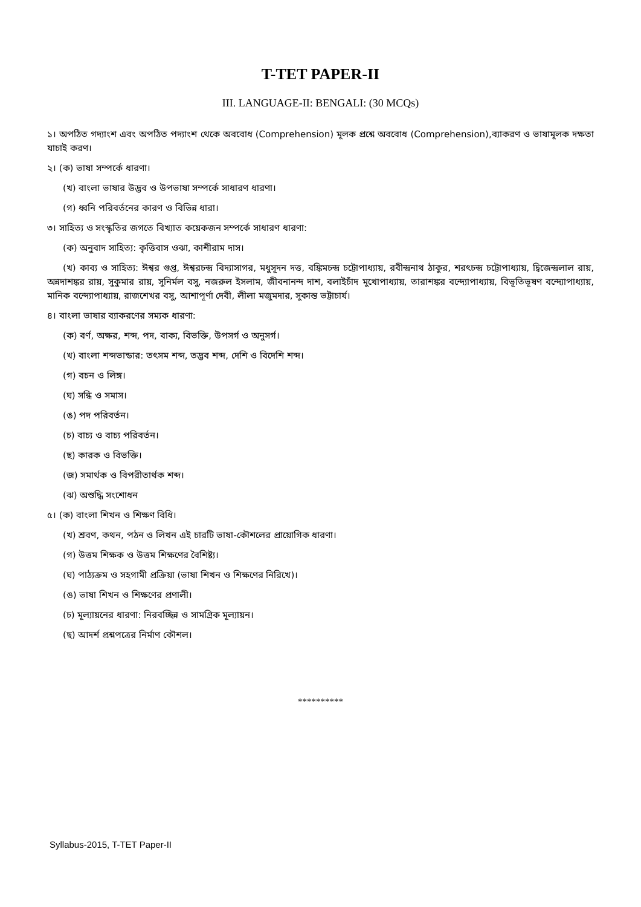T-TET PAPER-II
III. LANGUAGE-II: BENGALI: (30 MCQs)
১। অপঠিত গদ্যাংশ এবং অপঠিত পদ্যাংশ থেকে অববোধ (Comprehension) মূলক প্রশ্নে অববোধ (Comprehension),ব্যাকরণ ও ভাষামূলক দক্ষতা যাচাই করণ।
২। (ক) ভাষা সম্পর্কে ধারণা।
(খ) বাংলা ভাষার উদ্ভব ও উপভাষা সম্পর্কে সাধারণ ধারণা।
(গ) ধ্বনি পরিবর্তনের কারণ ও বিভিন্ন ধারা।
৩। সাহিত্য ও সংস্কৃতির জগতে বিখ্যাত কয়েকজন সম্পর্কে সাধারণ ধারণা:
(ক) অনুবাদ সাহিত্য: কৃত্তিবাস ওঝা, কাশীরাম দাস।
(খ) কাব্য ও সাহিত্য: ঈশ্বর গুপ্ত, ঈশ্বরচন্দ্র বিদ্যাসাগর, মধুসূদন দত্ত, বঙ্কিমচন্দ্র চট্টোপাধ্যায়, রবীন্দ্রনাথ ঠাকুর, শরৎচন্দ্র চট্টোপাধ্যায়, দ্বিজেন্দ্রলাল রায়, অন্নদাশঙ্কর রায়, সুকুমার রায়, সুনির্মল বসু, নজরুল ইসলাম, জীবনানন্দ দাশ, বলাইচাঁদ মুখোপাধ্যায়, তারাশঙ্কর বন্দ্যোপাধ্যায়, বিভূতিভূষণ বন্দ্যোপাধ্যায়, মানিক বন্দ্যোপাধ্যায়, রাজশেখর বসু, আশাপূর্ণা দেবী, লীলা মজুমদার, সুকান্ত ভট্টাচার্য।
৪। বাংলা ভাষার ব্যাকরণের সম্যক ধারণা:
(ক) বর্ণ, অক্ষর, শব্দ, পদ, বাক্য, বিভক্তি, উপসর্গ ও অনুসর্গ।
(খ) বাংলা শব্দভান্ডার: তৎসম শব্দ, তদ্ভব শব্দ, দেশি ও বিদেশি শব্দ।
(গ) বচন ও লিঙ্গ।
(ঘ) সন্ধি ও সমাস।
(ঙ) পদ পরিবর্তন।
(চ) বাচ্য ও বাচ্য পরিবর্তন।
(ছ) কারক ও বিভক্তি।
(জ) সমার্থক ও বিপরীতার্থক শব্দ।
(ঝ) অশুদ্ধি সংশোধন
৫। (ক) বাংলা শিখন ও শিক্ষণ বিধি।
(খ) শ্রবণ, কথন, পঠন ও লিখন এই চারটি ভাষা-কৌশলের প্রায়োগিক ধারণা।
(গ) উত্তম শিক্ষক ও উত্তম শিক্ষণের বৈশিষ্ট্য।
(ঘ) পাঠ্যক্রম ও সহগামী প্রক্রিয়া (ভাষা শিখন ও শিক্ষণের নিরিখে)।
(ঙ) ভাষা শিখন ও শিক্ষণের প্রণালী।
(চ) মূল্যায়নের ধারণা: নিরবচ্ছিন্ন ও সামগ্রিক মূল্যায়ন।
(ছ) আদর্শ প্রশ্নপত্রের নির্মাণ কৌশল।
**********
Syllabus-2015, T-TET Paper-II